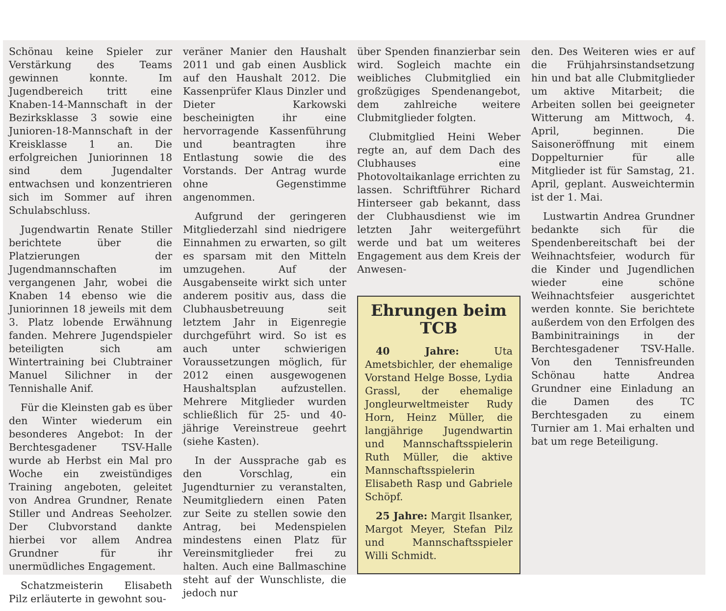Schönau keine Spieler zur Verstärkung des Teams gewinnen konnte. Im Jugendbereich tritt eine Knaben-14-Mannschaft in der Bezirksklasse 3 sowie eine Junioren-18-Mannschaft in der Kreisklasse 1 an. Die erfolgreichen Juniorinnen 18 sind dem Jugendalter entwachsen und konzentrieren sich im Sommer auf ihren Schulabschluss.
Jugendwartin Renate Stiller berichtete über die Platzierungen der Jugendmannschaften im vergangenen Jahr, wobei die Knaben 14 ebenso wie die Juniorinnen 18 jeweils mit dem 3. Platz lobende Erwähnung fanden. Mehrere Jugendspieler beteiligten sich am Wintertraining bei Clubtrainer Manuel Silichner in der Tennishalle Anif.
Für die Kleinsten gab es über den Winter wiederum ein besonderes Angebot: In der Berchtesgadener TSV-Halle wurde ab Herbst ein Mal pro Woche ein zweistündiges Training angeboten, geleitet von Andrea Grundner, Renate Stiller und Andreas Seeholzer. Der Clubvorstand dankte hierbei vor allem Andrea Grundner für ihr unermüdliches Engagement.
Schatzmeisterin Elisabeth Pilz erläuterte in gewohnt sou-
veräner Manier den Haushalt 2011 und gab einen Ausblick auf den Haushalt 2012. Die Kassenprüfer Klaus Dinzler und Dieter Karkowski bescheinigten ihr eine hervorragende Kassenführung und beantragten ihre Entlastung sowie die des Vorstands. Der Antrag wurde ohne Gegenstimme angenommen.
Aufgrund der geringeren Mitgliederzahl sind niedrigere Einnahmen zu erwarten, so gilt es sparsam mit den Mitteln umzugehen. Auf der Ausgabenseite wirkt sich unter anderem positiv aus, dass die Clubhausbetreuung seit letztem Jahr in Eigenregie durchgeführt wird. So ist es auch unter schwierigen Voraussetzungen möglich, für 2012 einen ausgewogenen Haushaltsplan aufzustellen. Mehrere Mitglieder wurden schließlich für 25- und 40-jährige Vereinstreue geehrt (siehe Kasten).
In der Aussprache gab es den Vorschlag, ein Jugendturnier zu veranstalten, Neumitgliedern einen Paten zur Seite zu stellen sowie den Antrag, bei Medenspielen mindestens einen Platz für Vereinsmitglieder frei zu halten. Auch eine Ballmaschine steht auf der Wunschliste, die jedoch nur
über Spenden finanzierbar sein wird. Sogleich machte ein weibliches Clubmitglied ein großzügiges Spendenangebot, dem zahlreiche weitere Clubmitglieder folgten.
Clubmitglied Heini Weber regte an, auf dem Dach des Clubhauses eine Photovoltaikanlage errichten zu lassen. Schriftführer Richard Hinterseer gab bekannt, dass der Clubhausdienst wie im letzten Jahr weitergeführt werde und bat um weiteres Engagement aus dem Kreis der Anwesen-
Ehrungen beim TCB
40 Jahre: Uta Ametsbichler, der ehemalige Vorstand Helge Bosse, Lydia Grassl, der ehemalige Jongleurweltmeister Rudy Horn, Heinz Müller, die langjährige Jugendwartin und Mannschaftsspielerin Ruth Müller, die aktive Mannschaftsspielerin Elisabeth Rasp und Gabriele Schöpf.
25 Jahre: Margit Ilsanker, Margot Meyer, Stefan Pilz und Mannschaftsspieler Willi Schmidt.
den. Des Weiteren wies er auf die Frühjahrsinstandsetzung hin und bat alle Clubmitglieder um aktive Mitarbeit; die Arbeiten sollen bei geeigneter Witterung am Mittwoch, 4. April, beginnen. Die Saisoneröffnung mit einem Doppelturnier für alle Mitglieder ist für Samstag, 21. April, geplant. Ausweichtermin ist der 1. Mai.
Lustwartin Andrea Grundner bedankte sich für die Spendenbereitschaft bei der Weihnachtsfeier, wodurch für die Kinder und Jugendlichen wieder eine schöne Weihnachtsfeier ausgerichtet werden konnte. Sie berichtete außerdem von den Erfolgen des Bambinitrainings in der Berchtesgadener TSV-Halle. Von den Tennisfreunden Schönau hatte Andrea Grundner eine Einladung an die Damen des TC Berchtesgaden zu einem Turnier am 1. Mai erhalten und bat um rege Beteiligung.